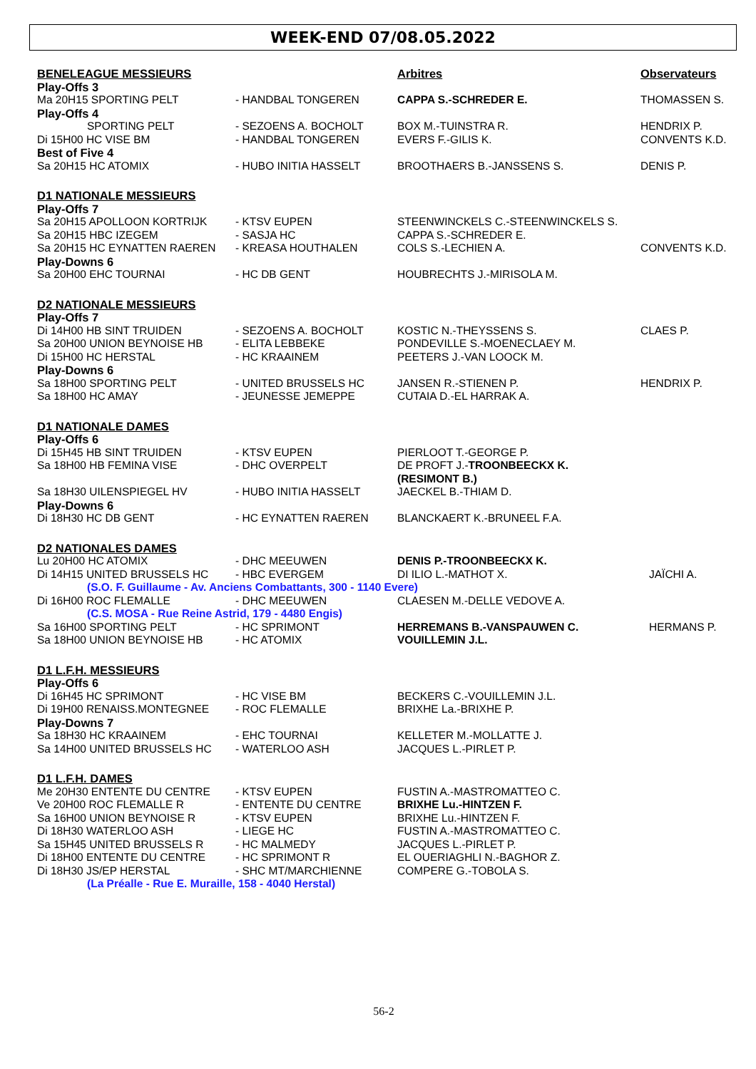WEEK-END 07/08.05.2022
| BENELEAGUE MESSIEURS | | Arbitres | Observateurs |
| --- | --- | --- | --- |
| Play-Offs 3 | | | |
| Ma 20H15 SPORTING PELT | - HANDBAL TONGEREN | CAPPA S.-SCHREDER E. | THOMASSEN S. |
| Play-Offs 4 | | | |
| SPORTING PELT | - SEZOENS A. BOCHOLT | BOX M.-TUINSTRA R. | HENDRIX P. |
| Di 15H00 HC VISE BM | - HANDBAL TONGEREN | EVERS F.-GILIS K. | CONVENTS K.D. |
| Best of Five 4 | | | |
| Sa 20H15 HC ATOMIX | - HUBO INITIA HASSELT | BROOTHAERS B.-JANSSENS S. | DENIS P. |
| D1 NATIONALE MESSIEURS | | | |
| Play-Offs 7 | | | |
| Sa 20H15 APOLLOON KORTRIJK | - KTSV EUPEN | STEENWINCKELS C.-STEENWINCKELS S. | |
| Sa 20H15 HBC IZEGEM | - SASJA HC | CAPPA S.-SCHREDER E. | |
| Sa 20H15 HC EYNATTEN RAEREN | - KREASA HOUTHALEN | COLS S.-LECHIEN A. | CONVENTS K.D. |
| Play-Downs 6 | | | |
| Sa 20H00 EHC TOURNAI | - HC DB GENT | HOUBRECHTS J.-MIRISOLA M. | |
| D2 NATIONALE MESSIEURS | | | |
| Play-Offs 7 | | | |
| Di 14H00 HB SINT TRUIDEN | - SEZOENS A. BOCHOLT | KOSTIC N.-THEYSSENS S. | CLAES P. |
| Sa 20H00 UNION BEYNOISE HB | - ELITA LEBBEKE | PONDEVILLE S.-MOENECLAEY M. | |
| Di 15H00 HC HERSTAL | - HC KRAAINEM | PEETERS J.-VAN LOOCK M. | |
| Play-Downs 6 | | | |
| Sa 18H00 SPORTING PELT | - UNITED BRUSSELS HC | JANSEN R.-STIENEN P. | HENDRIX P. |
| Sa 18H00 HC AMAY | - JEUNESSE JEMEPPE | CUTAIA D.-EL HARRAK A. | |
| D1 NATIONALE DAMES | | | |
| Play-Offs 6 | | | |
| Di 15H45 HB SINT TRUIDEN | - KTSV EUPEN | PIERLOOT T.-GEORGE P. | |
| Sa 18H00 HB FEMINA VISE | - DHC OVERPELT | DE PROFT J.- TROONBEECKX K. (RESIMONT B.) | |
| Sa 18H30 UILENSPIEGEL HV | - HUBO INITIA HASSELT | JAECKEL B.-THIAM D. | |
| Play-Downs 6 | | | |
| Di 18H30 HC DB GENT | - HC EYNATTEN RAEREN | BLANCKAERT K.-BRUNEEL F.A. | |
| D2 NATIONALES DAMES | | | |
| Lu 20H00 HC ATOMIX | - DHC MEEUWEN | DENIS P.-TROONBEECKX K. | |
| Di 14H15 UNITED BRUSSELS HC | - HBC EVERGEM | DI ILIO L.-MATHOT X. | JAÏCHI A. |
| (S.O. F. Guillaume - Av. Anciens Combattants, 300 - 1140 Evere) | | | |
| Di 16H00 ROC FLEMALLE | - DHC MEEUWEN | CLAESEN M.-DELLE VEDOVE A. | |
| (C.S. MOSA - Rue Reine Astrid, 179 - 4480 Engis) | | | |
| Sa 16H00 SPORTING PELT | - HC SPRIMONT | HERREMANS B.-VANSPAUWEN C. | HERMANS P. |
| Sa 18H00 UNION BEYNOISE HB | - HC ATOMIX | VOUILLEMIN J.L. | |
| D1 L.F.H. MESSIEURS | | | |
| Play-Offs 6 | | | |
| Di 16H45 HC SPRIMONT | - HC VISE BM | BECKERS C.-VOUILLEMIN J.L. | |
| Di 19H00 RENAISS.MONTEGNEE | - ROC FLEMALLE | BRIXHE La.-BRIXHE P. | |
| Play-Downs 7 | | | |
| Sa 18H30 HC KRAAINEM | - EHC TOURNAI | KELLETER M.-MOLLATTE J. | |
| Sa 14H00 UNITED BRUSSELS HC | - WATERLOO ASH | JACQUES L.-PIRLET P. | |
| D1 L.F.H. DAMES | | | |
| Me 20H30 ENTENTE DU CENTRE | - KTSV EUPEN | FUSTIN A.-MASTROMATTEO C. | |
| Ve 20H00 ROC FLEMALLE R | - ENTENTE DU CENTRE | BRIXHE Lu.-HINTZEN F. | |
| Sa 16H00 UNION BEYNOISE R | - KTSV EUPEN | BRIXHE Lu.-HINTZEN F. | |
| Di 18H30 WATERLOO ASH | - LIEGE HC | FUSTIN A.-MASTROMATTEO C. | |
| Sa 15H45 UNITED BRUSSELS R | - HC MALMEDY | JACQUES L.-PIRLET P. | |
| Di 18H00 ENTENTE DU CENTRE | - HC SPRIMONT R | EL OUERIAGHLI N.-BAGHOR Z. | |
| Di 18H30 JS/EP HERSTAL | - SHC MT/MARCHIENNE | COMPERE G.-TOBOLA S. | |
| (La Préalle - Rue E. Muraille, 158 - 4040 Herstal) | | | |
56-2